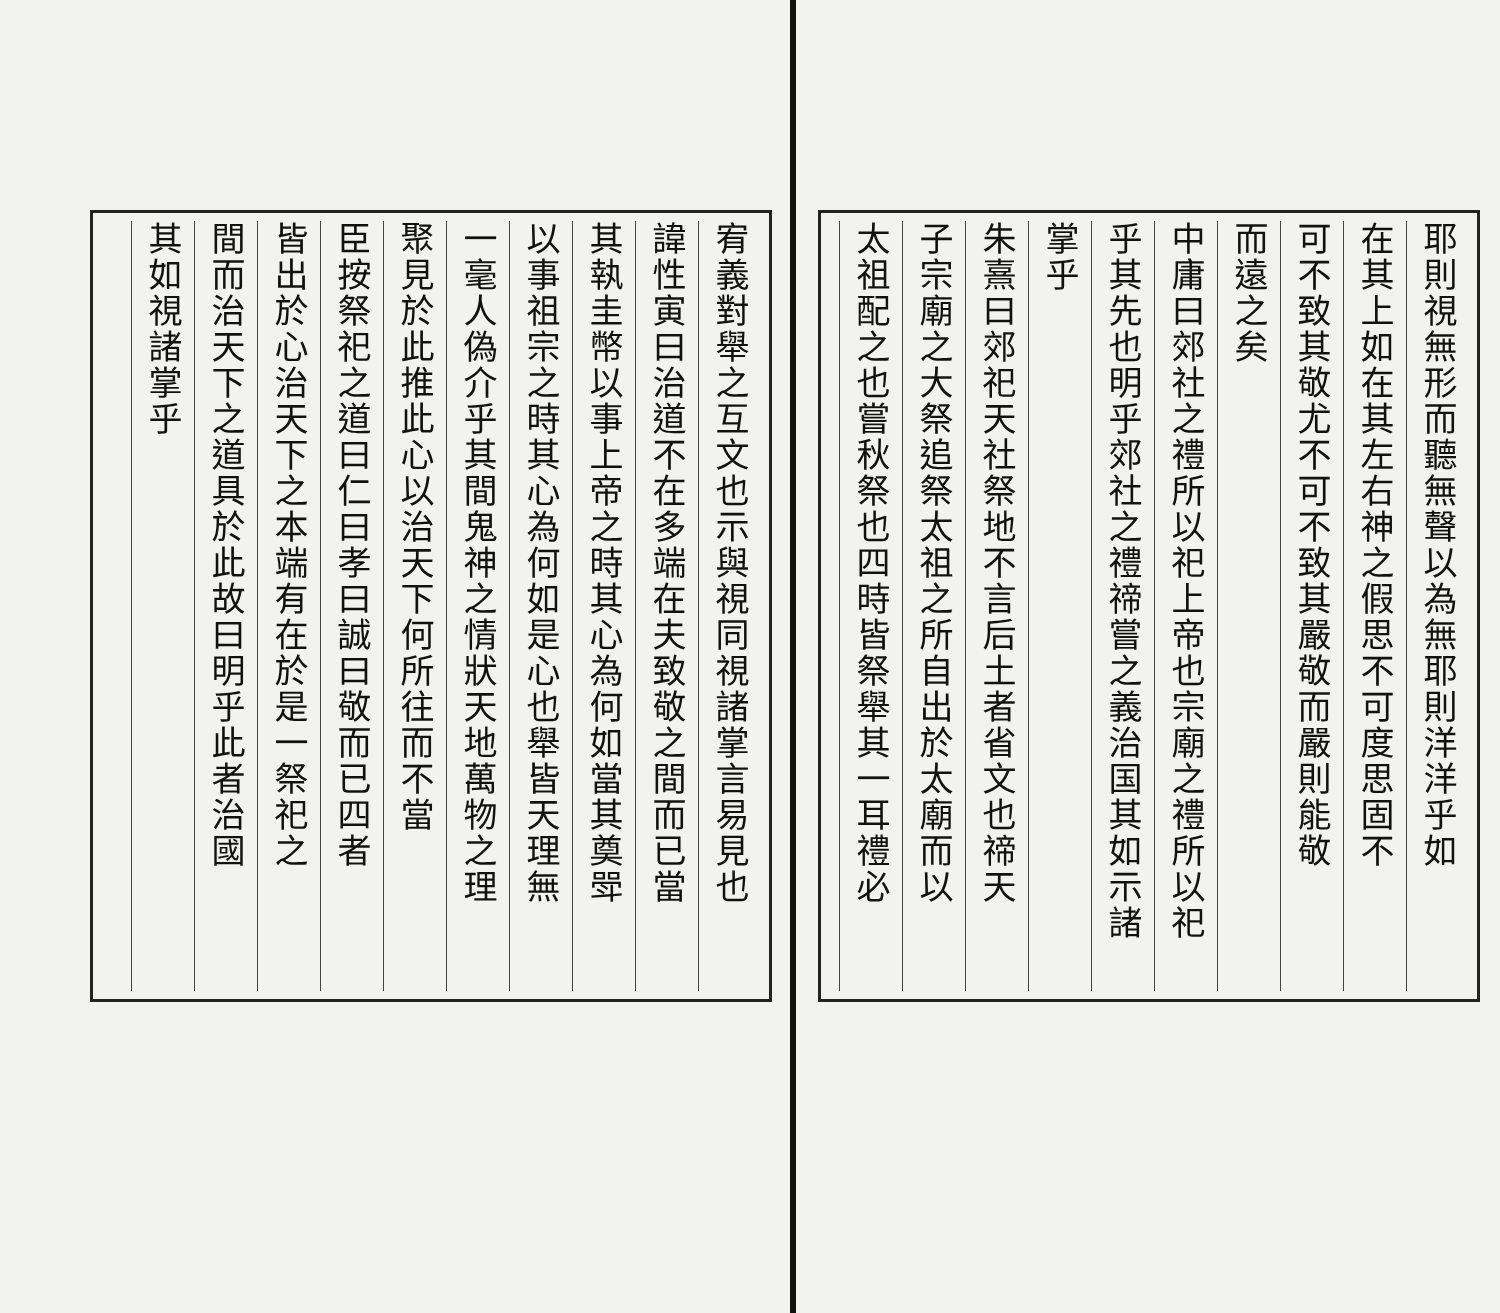耶則視無形而聽無聲以為無耶則洋洋乎如
在其上如在其左右神之假思不可度思固不
可不致其敬尤不可不致其嚴敬而嚴則能敬
而遠之矣
中庸曰郊社之禮所以祀上帝也宗廟之禮所以祀
乎其先也明乎郊社之禮禘嘗之義治国其如示諸
掌乎
朱熹曰郊祀天社祭地不言后土者省文也禘天
子宗廟之大祭追祭太祖之所自出於太廟而以
太祖配之也嘗秋祭也四時皆祭舉其一耳禮必
宥義對舉之互文也示與視同視諸掌言易見也
諱性寅曰治道不在多端在夫致敬之間而已當
其執圭幣以事上帝之時其心為何如當其奠斝
以事祖宗之時其心為何如是心也舉皆天理無
一毫人偽介乎其間鬼神之情狀天地萬物之理
聚見於此推此心以治天下何所往而不當
臣按祭祀之道曰仁曰孝曰誠曰敬而已四者
皆出於心治天下之本端有在於是一祭祀之
間而治天下之道具於此故曰明乎此者治國
其如視諸掌乎